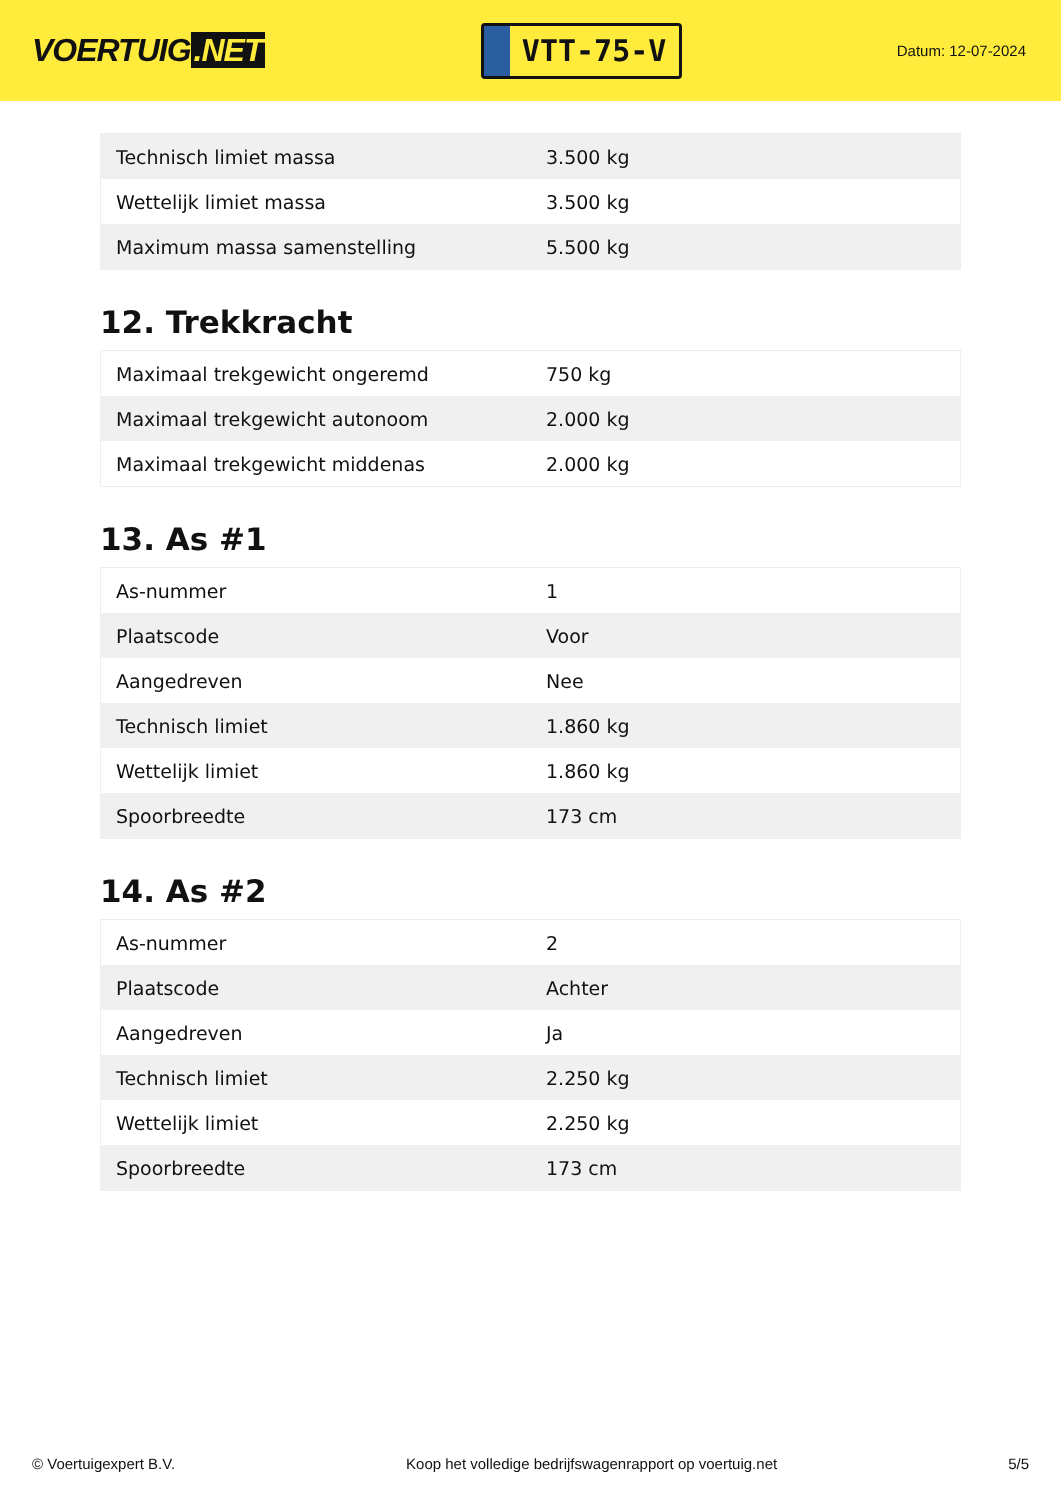VOERTUIG.NET
VTT-75-V
Datum: 12-07-2024
| Technisch limiet massa | 3.500 kg |
| Wettelijk limiet massa | 3.500 kg |
| Maximum massa samenstelling | 5.500 kg |
12. Trekkracht
| Maximaal trekgewicht ongeremd | 750 kg |
| Maximaal trekgewicht autonoom | 2.000 kg |
| Maximaal trekgewicht middenas | 2.000 kg |
13. As #1
| As-nummer | 1 |
| Plaatscode | Voor |
| Aangedreven | Nee |
| Technisch limiet | 1.860 kg |
| Wettelijk limiet | 1.860 kg |
| Spoorbreedte | 173 cm |
14. As #2
| As-nummer | 2 |
| Plaatscode | Achter |
| Aangedreven | Ja |
| Technisch limiet | 2.250 kg |
| Wettelijk limiet | 2.250 kg |
| Spoorbreedte | 173 cm |
© Voertuigexpert B.V. Koop het volledige bedrijfswagenrapport op voertuig.net 5/5